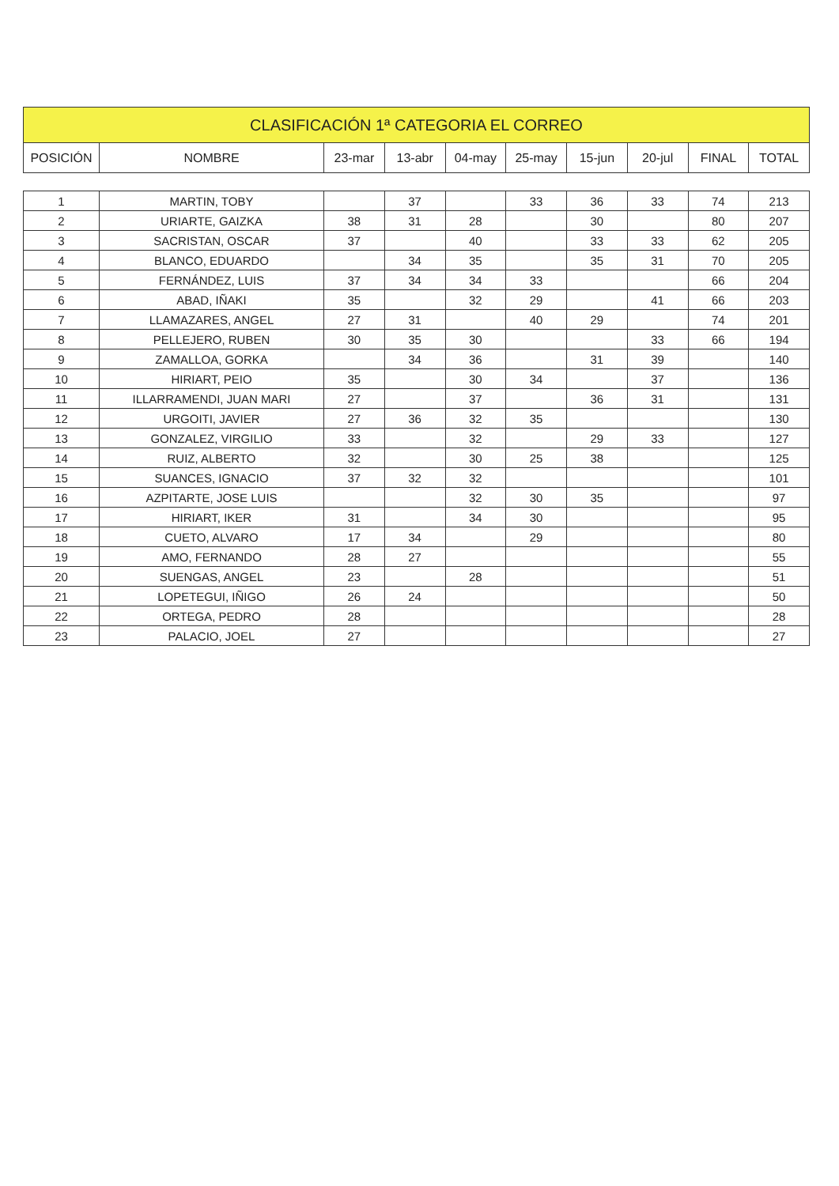| CLASIFICACIÓN 1ª CATEGORIA EL CORREO | | | | | | | | | |
| --- | --- | --- | --- | --- | --- | --- | --- | --- | --- |
| POSICIÓN | NOMBRE | 23-mar | 13-abr | 04-may | 25-may | 15-jun | 20-jul | FINAL | TOTAL |
| 1 | MARTIN, TOBY | | 37 | | 33 | 36 | 33 | 74 | 213 |
| 2 | URIARTE, GAIZKA | 38 | 31 | 28 | | 30 | | 80 | 207 |
| 3 | SACRISTAN, OSCAR | 37 | | 40 | | 33 | 33 | 62 | 205 |
| 4 | BLANCO, EDUARDO | | 34 | 35 | | 35 | 31 | 70 | 205 |
| 5 | FERNÁNDEZ, LUIS | 37 | 34 | 34 | 33 | | | 66 | 204 |
| 6 | ABAD, IÑAKI | 35 | | 32 | 29 | | 41 | 66 | 203 |
| 7 | LLAMAZARES, ANGEL | 27 | 31 | | 40 | 29 | | 74 | 201 |
| 8 | PELLEJERO, RUBEN | 30 | 35 | 30 | | | 33 | 66 | 194 |
| 9 | ZAMALLOA, GORKA | | 34 | 36 | | 31 | 39 | | 140 |
| 10 | HIRIART, PEIO | 35 | | 30 | 34 | | 37 | | 136 |
| 11 | ILLARRAMENDI, JUAN MARI | 27 | | 37 | | 36 | 31 | | 131 |
| 12 | URGOITI, JAVIER | 27 | 36 | 32 | 35 | | | | 130 |
| 13 | GONZALEZ, VIRGILIO | 33 | | 32 | | 29 | 33 | | 127 |
| 14 | RUIZ, ALBERTO | 32 | | 30 | 25 | 38 | | | 125 |
| 15 | SUANCES, IGNACIO | 37 | 32 | 32 | | | | | 101 |
| 16 | AZPITARTE, JOSE LUIS | | | 32 | 30 | 35 | | | 97 |
| 17 | HIRIART, IKER | 31 | | 34 | 30 | | | | 95 |
| 18 | CUETO, ALVARO | 17 | 34 | | 29 | | | | 80 |
| 19 | AMO, FERNANDO | 28 | 27 | | | | | | 55 |
| 20 | SUENGAS, ANGEL | 23 | | 28 | | | | | 51 |
| 21 | LOPETEGUI, IÑIGO | 26 | 24 | | | | | | 50 |
| 22 | ORTEGA, PEDRO | 28 | | | | | | | 28 |
| 23 | PALACIO, JOEL | 27 | | | | | | | 27 |